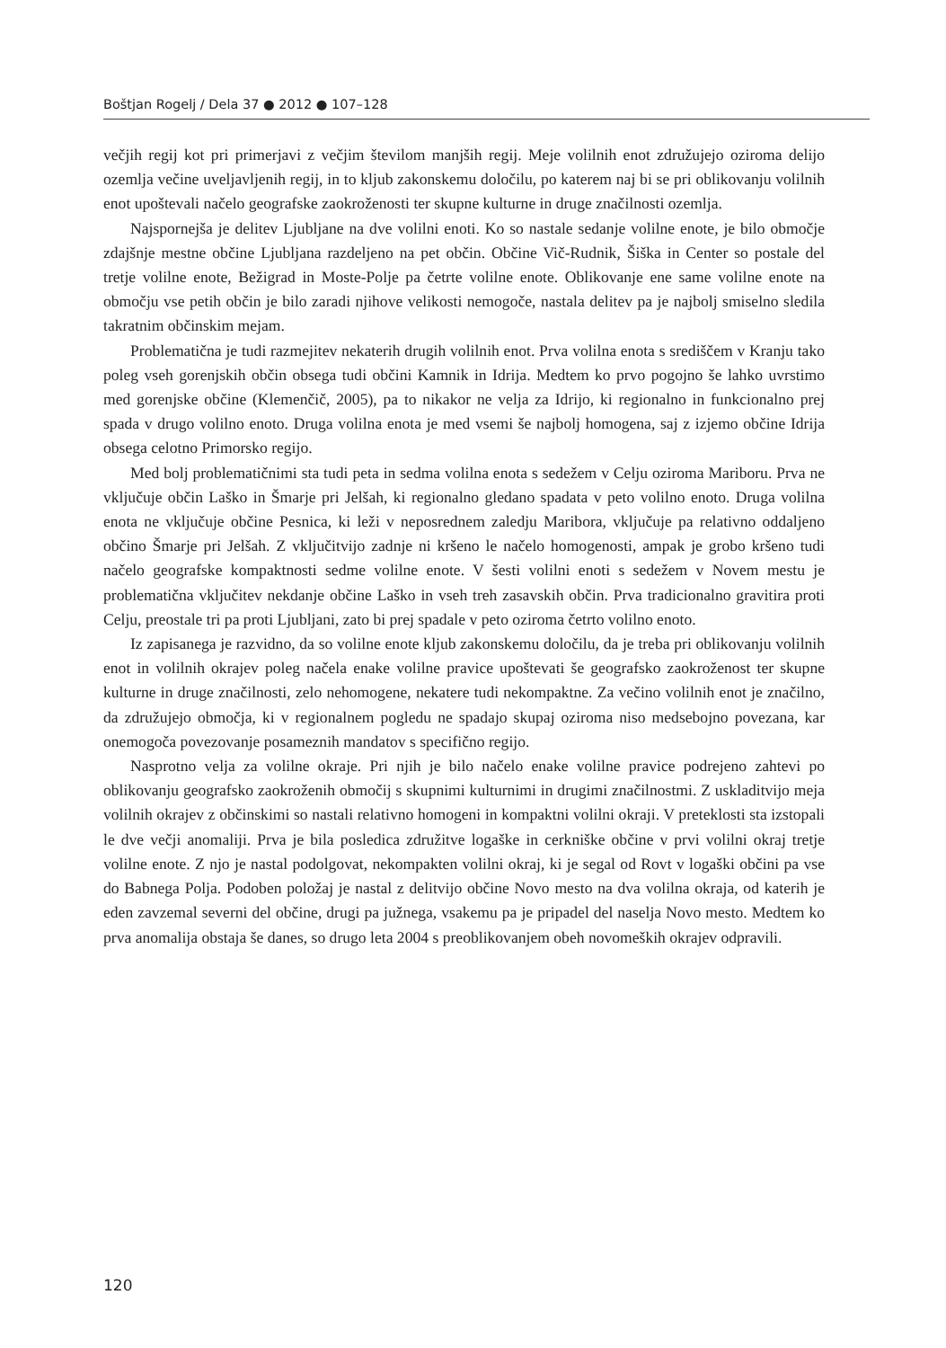Boštjan Rogelj / Dela 37 ● 2012 ● 107–128
večjih regij kot pri primerjavi z večjim številom manjših regij. Meje volilnih enot združujejo oziroma delijo ozemlja večine uveljavljenih regij, in to kljub zakonskemu določilu, po katerem naj bi se pri oblikovanju volilnih enot upoštevali načelo geografske zaokroženosti ter skupne kulturne in druge značilnosti ozemlja.
Najspornejša je delitev Ljubljane na dve volilni enoti. Ko so nastale sedanje volilne enote, je bilo območje zdajšnje mestne občine Ljubljana razdeljeno na pet občin. Občine Vič-Rudnik, Šiška in Center so postale del tretje volilne enote, Bežigrad in Moste-Polje pa četrte volilne enote. Oblikovanje ene same volilne enote na območju vse petih občin je bilo zaradi njihove velikosti nemogoče, nastala delitev pa je najbolj smiselno sledila takratnim občinskim mejam.
Problematična je tudi razmejitev nekaterih drugih volilnih enot. Prva volilna enota s središčem v Kranju tako poleg vseh gorenjskih občin obsega tudi občini Kamnik in Idrija. Medtem ko prvo pogojno še lahko uvrstimo med gorenjske občine (Klemenčič, 2005), pa to nikakor ne velja za Idrijo, ki regionalno in funkcionalno prej spada v drugo volilno enoto. Druga volilna enota je med vsemi še najbolj homogena, saj z izjemo občine Idrija obsega celotno Primorsko regijo.
Med bolj problematičnimi sta tudi peta in sedma volilna enota s sedežem v Celju oziroma Mariboru. Prva ne vključuje občin Laško in Šmarje pri Jelšah, ki regionalno gledano spadata v peto volilno enoto. Druga volilna enota ne vključuje občine Pesnica, ki leži v neposrednem zaledju Maribora, vključuje pa relativno oddaljeno občino Šmarje pri Jelšah. Z vključitvijo zadnje ni kršeno le načelo homogenosti, ampak je grobo kršeno tudi načelo geografske kompaktnosti sedme volilne enote. V šesti volilni enoti s sedežem v Novem mestu je problematična vključitev nekdanje občine Laško in vseh treh zasavskih občin. Prva tradicionalno gravitira proti Celju, preostale tri pa proti Ljubljani, zato bi prej spadale v peto oziroma četrto volilno enoto.
Iz zapisanega je razvidno, da so volilne enote kljub zakonskemu določilu, da je treba pri oblikovanju volilnih enot in volilnih okrajev poleg načela enake volilne pravice upoštevati še geografsko zaokroženost ter skupne kulturne in druge značilnosti, zelo nehomogene, nekatere tudi nekompaktne. Za večino volilnih enot je značilno, da združujejo območja, ki v regionalnem pogledu ne spadajo skupaj oziroma niso medsebojno povezana, kar onemogoča povezovanje posameznih mandatov s specifično regijo.
Nasprotno velja za volilne okraje. Pri njih je bilo načelo enake volilne pravice podrejeno zahtevi po oblikovanju geografsko zaokroženih območij s skupnimi kulturnimi in drugimi značilnostmi. Z uskladitvijo meja volilnih okrajev z občinskimi so nastali relativno homogeni in kompaktni volilni okraji. V preteklosti sta izstopali le dve večji anomaliji. Prva je bila posledica združitve logaške in cerkniške občine v prvi volilni okraj tretje volilne enote. Z njo je nastal podolgovat, nekompakten volilni okraj, ki je segal od Rovt v logaški občini pa vse do Babnega Polja. Podoben položaj je nastal z delitvijo občine Novo mesto na dva volilna okraja, od katerih je eden zavzemal severni del občine, drugi pa južnega, vsakemu pa je pripadel del naselja Novo mesto. Medtem ko prva anomalija obstaja še danes, so drugo leta 2004 s preoblikovanjem obeh novomeških okrajev odpravili.
120